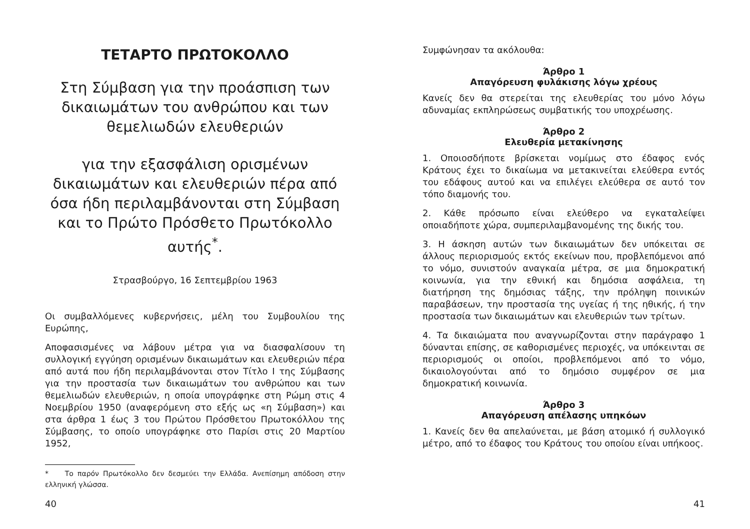ΤΕΤΑΡΤΟ ΠΡΩΤΟΚΟΛΛΟ
Στη Σύμβαση για την προάσπιση των δικαιωμάτων του ανθρώπου και των θεμελιωδών ελευθεριών
για την εξασφάλιση ορισμένων δικαιωμάτων και ελευθεριών πέρα από όσα ήδη περιλαμβάνονται στη Σύμβαση και το Πρώτο Πρόσθετο Πρωτόκολλο αυτής<sup>*</sup>.
Στρασβούργο, 16 Σεπτεμβρίου 1963
Οι συμβαλλόμενες κυβερνήσεις, μέλη του Συμβουλίου της Ευρώπης,
Αποφασισμένες να λάβουν μέτρα για να διασφαλίσουν τη συλλογική εγγύηση ορισμένων δικαιωμάτων και ελευθεριών πέρα από αυτά που ήδη περιλαμβάνονται στον Τίτλο Ι της Σύμβασης για την προστασία των δικαιωμάτων του ανθρώπου και των θεμελιωδών ελευθεριών, η οποία υπογράφηκε στη Ρώμη στις 4 Νοεμβρίου 1950 (αναφερόμενη στο εξής ως «η Σύμβαση») και στα άρθρα 1 έως 3 του Πρώτου Πρόσθετου Πρωτοκόλλου της Σύμβασης, το οποίο υπογράφηκε στο Παρίσι στις 20 Μαρτίου 1952,
* Το παρόν Πρωτόκολλο δεν δεσμεύει την Ελλάδα. Ανεπίσημη απόδοση στην ελληνική γλώσσα.
40
Συμφώνησαν τα ακόλουθα:
Άρθρο 1
Απαγόρευση φυλάκισης λόγω χρέους
Κανείς δεν θα στερείται της ελευθερίας του μόνο λόγω αδυναμίας εκπληρώσεως συμβατικής του υποχρέωσης.
Άρθρο 2
Ελευθερία μετακίνησης
1. Οποιοσδήποτε βρίσκεται νομίμως στο έδαφος ενός Κράτους έχει το δικαίωμα να μετακινείται ελεύθερα εντός του εδάφους αυτού και να επιλέγει ελεύθερα σε αυτό τον τόπο διαμονής του.
2. Κάθε πρόσωπο είναι ελεύθερο να εγκαταλείψει οποιαδήποτε χώρα, συμπεριλαμβανομένης της δικής του.
3. Η άσκηση αυτών των δικαιωμάτων δεν υπόκειται σε άλλους περιορισμούς εκτός εκείνων που, προβλεπόμενοι από το νόμο, συνιστούν αναγκαία μέτρα, σε μια δημοκρατική κοινωνία, για την εθνική και δημόσια ασφάλεια, τη διατήρηση της δημόσιας τάξης, την πρόληψη ποινικών παραβάσεων, την προστασία της υγείας ή της ηθικής, ή την προστασία των δικαιωμάτων και ελευθεριών των τρίτων.
4. Τα δικαιώματα που αναγνωρίζονται στην παράγραφο 1 δύνανται επίσης, σε καθορισμένες περιοχές, να υπόκεινται σε περιορισμούς οι οποίοι, προβλεπόμενοι από το νόμο, δικαιολογούνται από το δημόσιο συμφέρον σε μια δημοκρατική κοινωνία.
Άρθρο 3
Απαγόρευση απέλασης υπηκόων
1. Κανείς δεν θα απελαύνεται, με βάση ατομικό ή συλλογικό μέτρο, από το έδαφος του Κράτους του οποίου είναι υπήκοος.
41